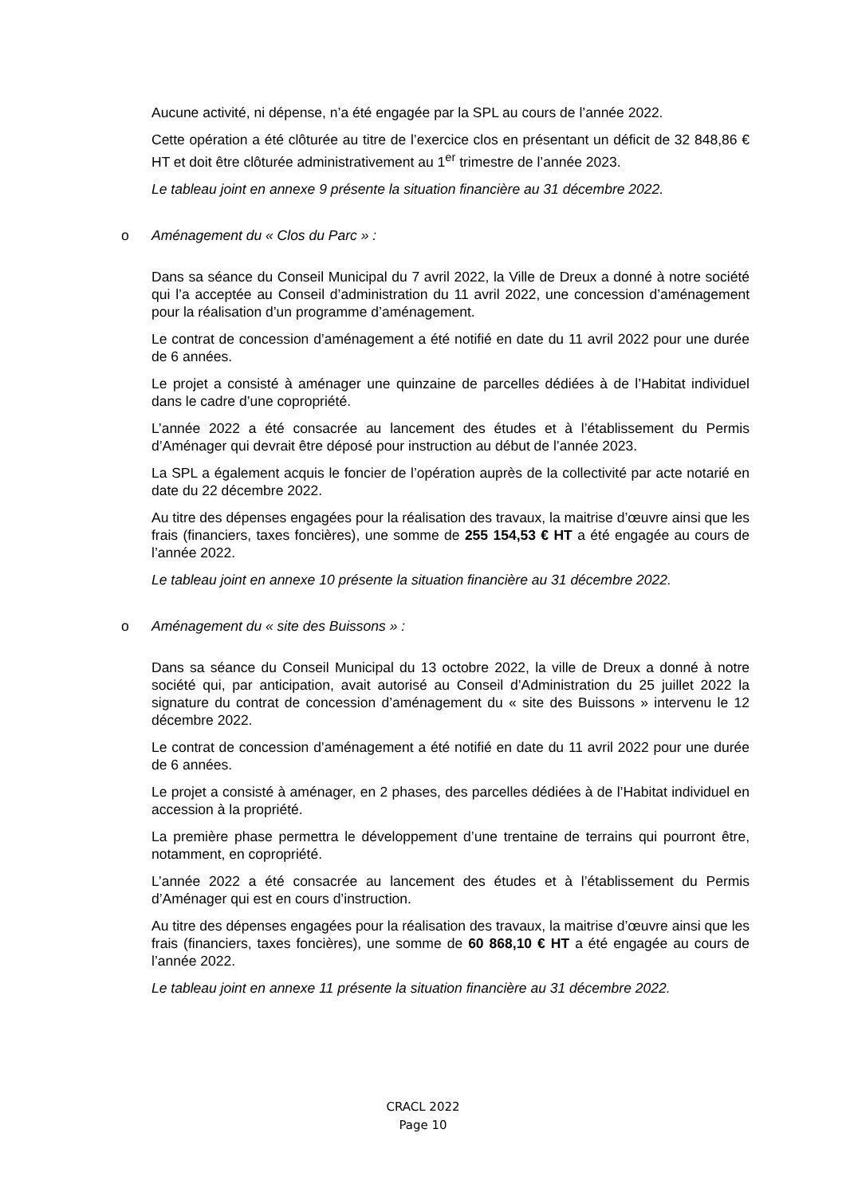Aucune activité, ni dépense, n’a été engagée par la SPL au cours de l’année 2022.
Cette opération a été clôturée au titre de l’exercice clos en présentant un déficit de 32 848,86 € HT et doit être clôturée administrativement au 1<sup>er</sup> trimestre de l’année 2023.
Le tableau joint en annexe 9 présente la situation financière au 31 décembre 2022.
o Aménagement du « Clos du Parc » :
Dans sa séance du Conseil Municipal du 7 avril 2022, la Ville de Dreux a donné à notre société qui l’a acceptée au Conseil d’administration du 11 avril 2022, une concession d’aménagement pour la réalisation d’un programme d’aménagement.
Le contrat de concession d’aménagement a été notifié en date du 11 avril 2022 pour une durée de 6 années.
Le projet a consisté à aménager une quinzaine de parcelles dédiées à de l’Habitat individuel dans le cadre d’une copropriété.
L’année 2022 a été consacrée au lancement des études et à l’établissement du Permis d’Aménager qui devrait être déposé pour instruction au début de l’année 2023.
La SPL a également acquis le foncier de l’opération auprès de la collectivité par acte notarié en date du 22 décembre 2022.
Au titre des dépenses engagées pour la réalisation des travaux, la maitrise d’œuvre ainsi que les frais (financiers, taxes foncières), une somme de 255 154,53 € HT a été engagée au cours de l’année 2022.
Le tableau joint en annexe 10 présente la situation financière au 31 décembre 2022.
o Aménagement du « site des Buissons » :
Dans sa séance du Conseil Municipal du 13 octobre 2022, la ville de Dreux a donné à notre société qui, par anticipation, avait autorisé au Conseil d’Administration du 25 juillet 2022 la signature du contrat de concession d’aménagement du « site des Buissons » intervenu le 12 décembre 2022.
Le contrat de concession d’aménagement a été notifié en date du 11 avril 2022 pour une durée de 6 années.
Le projet a consisté à aménager, en 2 phases, des parcelles dédiées à de l’Habitat individuel en accession à la propriété.
La première phase permettra le développement d’une trentaine de terrains qui pourront être, notamment, en copropriété.
L’année 2022 a été consacrée au lancement des études et à l’établissement du Permis d’Aménager qui est en cours d’instruction.
Au titre des dépenses engagées pour la réalisation des travaux, la maitrise d’œuvre ainsi que les frais (financiers, taxes foncières), une somme de 60 868,10 € HT a été engagée au cours de l’année 2022.
Le tableau joint en annexe 11 présente la situation financière au 31 décembre 2022.
CRACL 2022
Page 10